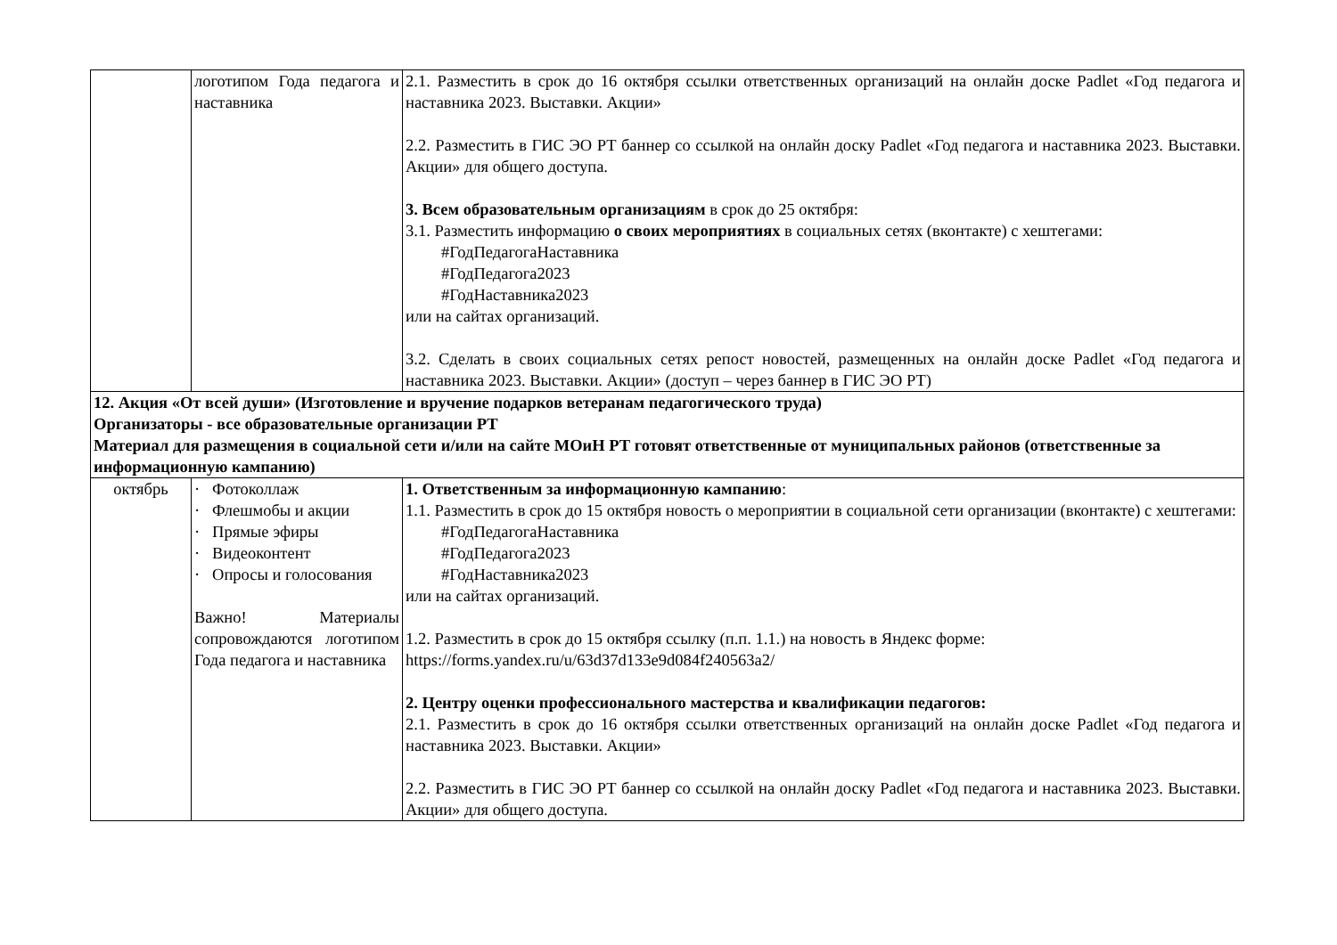| | логотипом Года педагога и наставника | 2.1. Разместить в срок до 16 октября ссылки ответственных организаций на онлайн доске Padlet «Год педагога и наставника 2023. Выставки. Акции» 2.2. Разместить в ГИС ЭО РТ баннер со ссылкой на онлайн доску Padlet «Год педагога и наставника 2023. Выставки. Акции» для общего доступа. 3. Всем образовательным организациям в срок до 25 октября: 3.1. Разместить информацию о своих мероприятиях в социальных сетях (вконтакте) с хештегами: #ГодПедагогаНаставника #ГодПедагога2023 #ГодНаставника2023 или на сайтах организаций. 3.2. Сделать в своих социальных сетях репост новостей, размещенных на онлайн доске Padlet «Год педагога и наставника 2023. Выставки. Акции» (доступ – через баннер в ГИС ЭО РТ) |
| 12. Акция «От всей души» (Изготовление и вручение подарков ветеранам педагогического труда) Организаторы - все образовательные организации РТ Материал для размещения в социальной сети и/или на сайте МОиН РТ готовят ответственные от муниципальных районов (ответственные за информационную кампанию) | | |
| октябрь | · Фотоколлаж · Флешмобы и акции · Прямые эфиры · Видеоконтент · Опросы и голосования Важно! Материалы сопровождаются логотипом Года педагога и наставника | 1. Ответственным за информационную кампанию : 1.1. Разместить в срок до 15 октября новость о мероприятии в социальной сети организации (вконтакте) с хештегами: #ГодПедагогаНаставника #ГодПедагога2023 #ГодНаставника2023 или на сайтах организаций. 1.2. Разместить в срок до 15 октября ссылку (п.п. 1.1.) на новость в Яндекс форме: https://forms.yandex.ru/u/63d37d133e9d084f240563a2/ 2. Центру оценки профессионального мастерства и квалификации педагогов: 2.1. Разместить в срок до 16 октября ссылки ответственных организаций на онлайн доске Padlet «Год педагога и наставника 2023. Выставки. Акции» 2.2. Разместить в ГИС ЭО РТ баннер со ссылкой на онлайн доску Padlet «Год педагога и наставника 2023. Выставки. Акции» для общего доступа. |